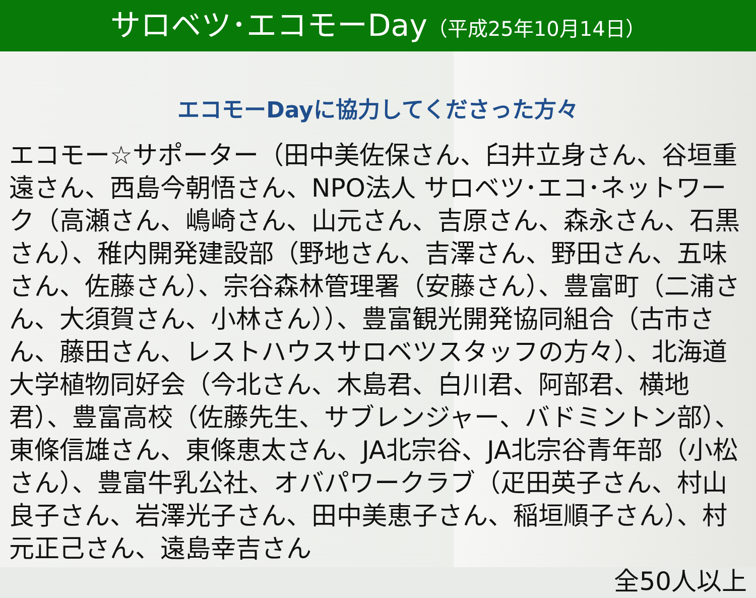サロベツ･エコモーDay（平成25年10月14日）
エコモーDayに協力してくださった方々
エコモー☆サポーター（田中美佐保さん、臼井立身さん、谷垣重遠さん、西島今朝悟さん、NPO法人 サロベツ･エコ･ネットワーク（高瀬さん、嶋崎さん、山元さん、吉原さん、森永さん、石黒さん）、稚内開発建設部（野地さん、吉澤さん、野田さん、五味さん、佐藤さん）、宗谷森林管理署（安藤さん）、豊富町（二浦さん、大須賀さん、小林さん））、豊富観光開発協同組合（古市さん、藤田さん、レストハウスサロベツスタッフの方々）、北海道大学植物同好会（今北さん、木島君、白川君、阿部君、横地君）、豊富高校（佐藤先生、サブレンジャー、バドミントン部）、東條信雄さん、東條恵太さん、JA北宗谷、JA北宗谷青年部（小松さん）、豊富牛乳公社、オバパワークラブ（疋田英子さん、村山良子さん、岩澤光子さん、田中美恵子さん、稲垣順子さん）、村元正己さん、遠島幸吉さん
全50人以上